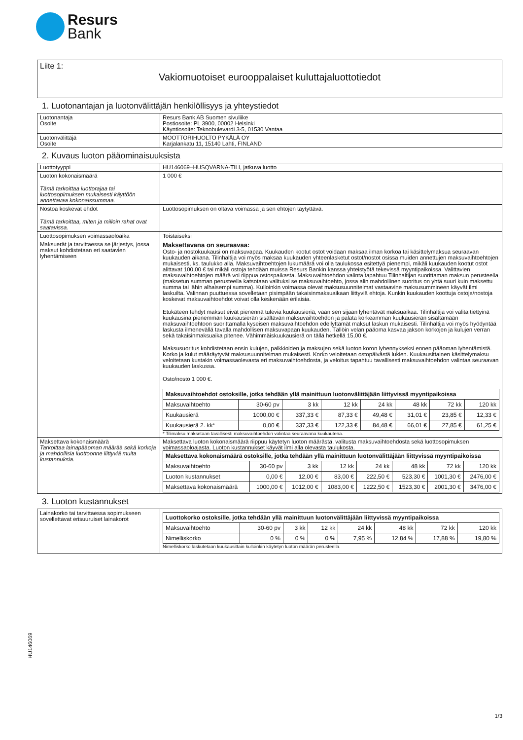Resurs
Bank
Liite 1:
Vakiomuotoiset eurooppalaiset kuluttajaluottotiedot
1. Luotonantajan ja luotonvälittäjän henkilöllisyys ja yhteystiedot
| Luotonantaja Osoite | Resurs Bank AB Suomen sivuliike Postiosoite: PL 3900, 00002 Helsinki Käyntiosoite: Teknobulevardi 3-5, 01530 Vantaa |
| Luotonvälittäjä Osoite | MOOTTORIHUOLTO PYKÄLÄ OY Karjalankatu 11, 15140 Lahti, FINLAND |
2. Kuvaus luoton pääominaisuuksista
| Luottotyyppi | HU146069–HUSQVARNA-TILI, jatkuva luotto |
| Luoton kokonaismäärä Tämä tarkoittaa luottorajaa tai luottosopimuksen mukaisesti käyttöön annettavaa kokonaissummaa. | 1 000 € |
| Nostoa koskevat ehdot Tämä tarkoittaa, miten ja milloin rahat ovat saatavissa. | Luottosopimuksen on oltava voimassa ja sen ehtojen täytyttävä. |
| Luottosopimuksen voimassaoloaika | Toistaiseksi |
| Maksuerät ja tarvittaessa se järjestys, jossa maksut kohdistetaan eri saatavien lyhentämiseen | Maksettavana on seuraavaa: Osto- ja nostokuukausi on maksuvapaa. Kuukauden kootut ostot voidaan maksaa ilman korkoa tai käsittelymaksua seuraavan kuukauden aikana. Tilinhaltija voi myös maksaa kuukauden yhteenlasketut ostot/nostot osissa muiden annettujen maksuvaihtoehtojen mukaisesti, ks. taulukko alla. Maksuvaihtoehtojen lukumäärä voi olla taulukossa esitettyä pienempi, mikäli kuukauden kootut ostot alittavat 100,00 € tai mikäli ostoja tehdään muissa Resurs Bankin kanssa yhteistyötä tekevissä myyntipaikoissa. Valittavien maksuvaihtoehtojen määrä voi riippua ostospaikasta. Maksuvaihtoehdon valinta tapahtuu Tilinhaltijan suorittaman maksun perusteella (maksetun summan perusteella katsotaan valituksi se maksuvaihtoehto, jossa alin mahdollinen suoritus on yhtä suuri kuin maksettu summa tai lähin alhaisempi summa). Kulloinkin voimassa olevat maksusuunnitelmat vastaavine maksusummineen käyvät ilmi laskuilta. Valinnan puuttuessa sovelletaan pisimpään takaisinmaksuaikaan liittyviä ehtoja. Kunkin kuukauden koottuja ostoja/nostoja koskevat maksuvaihtoehdot voivat olla keskenään erilaisia. Etukäteen tehdyt maksut eivät pienennä tulevia kuukausieriä, vaan sen sijaan lyhentävät maksuaikaa. Tilinhaltija voi valita tiettyinä kuukausina pienemmän kuukausierän sisältävän maksuvaihtoehdon ja palata korkeamman kuukausierän sisältämään maksuvaihtoehtoon suorittamalla kyseisen maksuvaihtoehdon edellyttämät maksut laskun mukaisesti. Tilinhaltija voi myös hyödyntää laskusta ilmenevällä tavalla mahdollisen maksuvapaan kuukauden. Tällöin velan pääoma kasvaa jakson korkojen ja kulujen verran sekä takaisinmaksuaika pitenee. Vähimmäiskuukausierä on tällä hetkellä 15,00 €. Maksusuoritus kohdistetaan ensin kulujen, palkkioiden ja maksujen sekä luoton koron lyhennykseksi ennen pääoman lyhentämistä. Korko ja kulut määräytyvät maksusuunnitelman mukaisesti. Korko veloitetaan ostopäivästä lukien. Kuukausittainen käsittelymaksu veloitetaan kustakin voimassaolevasta eri maksuvaihtoehdosta, ja veloitus tapahtuu tavallisesti maksuvaihtoehdon valintaa seuraavan kuukauden laskussa. Osto/nosto 1 000 €. / Maksuvaihtoehdot ostoksille, jotka tehdään yllä mainittuun luotonvälittäjään liittyvissä myyntipaikoissa / / / / / / / / / --- / --- / --- / --- / --- / --- / --- / --- / / Maksuvaihtoehto / 30-60 pv / 3 kk / 12 kk / 24 kk / 48 kk / 72 kk / 120 kk / / Kuukausierä / 1000,00 € / 337,33 € / 87,33 € / 49,48 € / 31,01 € / 23,85 € / 12,33 € / / Kuukausierä 2. kk* / 0,00 € / 337,33 € / 122,33 € / 84,48 € / 66,01 € / 27,85 € / 61,25 € / * Tilimaksu maksetaan tavallisesti maksuvaihtoehdon valintaa seuraavana kuukautena. |
| Maksettava kokonaismäärä Tarkoittaa lainapääoman määrää sekä korkoja ja mahdollisia luottoonne liittyviä muita kustannuksia. | Maksettava luoton kokonaismäärä riippuu käytetyn luoton määrästä, valitusta maksuvaihtoehdosta sekä luottosopimuksen voimassaoloajasta. Luoton kustannukset käyvät ilmi alla olevasta taulukosta. / Maksettava kokonaismäärä ostoksille, jotka tehdään yllä mainittuun luotonvälittäjään liittyvissä myyntipaikoissa / / / / / / / / / --- / --- / --- / --- / --- / --- / --- / --- / / Maksuvaihtoehto / 30-60 pv / 3 kk / 12 kk / 24 kk / 48 kk / 72 kk / 120 kk / / Luoton kustannukset / 0,00 € / 12,00 € / 83,00 € / 222,50 € / 523,30 € / 1001,30 € / 2476,00 € / / Maksettava kokonaismäärä / 1000,00 € / 1012,00 € / 1083,00 € / 1222,50 € / 1523,30 € / 2001,30 € / 3476,00 € / |
3. Luoton kustannukset
| Lainakorko tai tarvittaessa sopimukseen sovellettavat erisuuruiset lainakorot | / Luottokorko ostoksille, jotka tehdään yllä mainittuun luotonvälittäjään liittyvissä myyntipaikoissa / / / / / / / / / --- / --- / --- / --- / --- / --- / --- / --- / / Maksuvaihtoehto / 30-60 pv / 3 kk / 12 kk / 24 kk / 48 kk / 72 kk / 120 kk / / Nimelliskorko / 0 % / 0 % / 0 % / 7,95 % / 12,84 % / 17,88 % / 19,80 % / Nimelliskorko laskutetaan kuukausittain kulloinkin käytetyn luoton määrän perusteella. |
HU146069
1/3